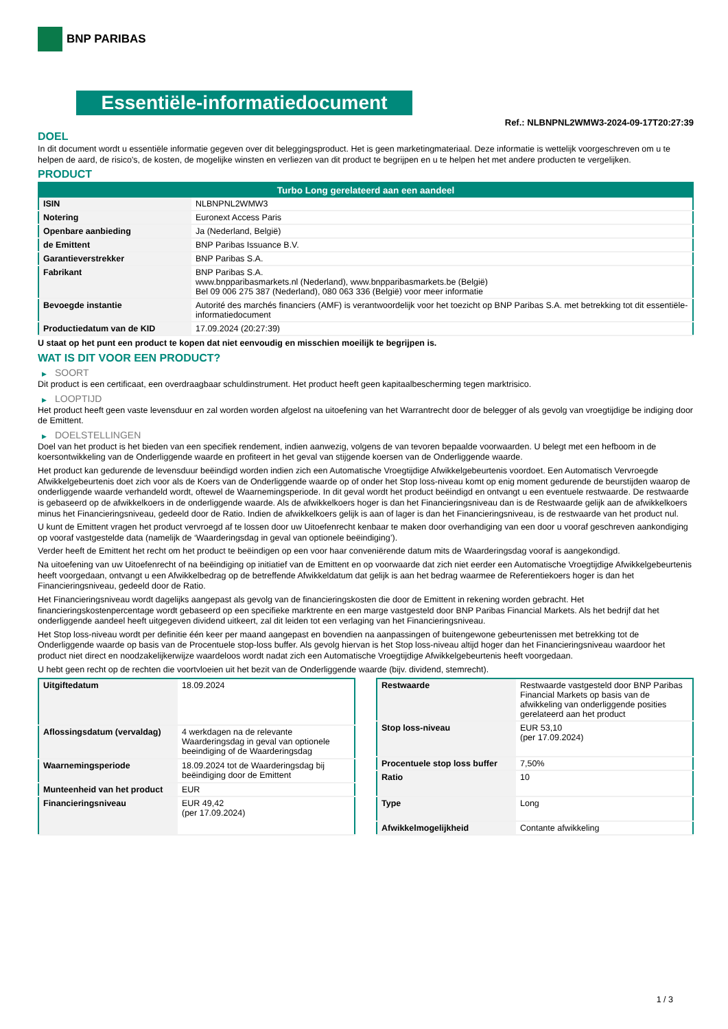BNP PARIBAS
Essentiële-informatiedocument
Ref.: NLBNPNL2WMW3-2024-09-17T20:27:39
DOEL
In dit document wordt u essentiële informatie gegeven over dit beleggingsproduct. Het is geen marketingmateriaal. Deze informatie is wettelijk voorgeschreven om u te helpen de aard, de risico's, de kosten, de mogelijke winsten en verliezen van dit product te begrijpen en u te helpen het met andere producten te vergelijken.
PRODUCT
| Turbo Long gerelateerd aan een aandeel | |
| --- | --- |
| ISIN | NLBNPNL2WMW3 |
| Notering | Euronext Access Paris |
| Openbare aanbieding | Ja (Nederland, België) |
| de Emittent | BNP Paribas Issuance B.V. |
| Garantieverstrekker | BNP Paribas S.A. |
| Fabrikant | BNP Paribas S.A. www.bnpparibasmarkets.nl (Nederland), www.bnpparibasmarkets.be (België) Bel 09 006 275 387 (Nederland), 080 063 336 (België) voor meer informatie |
| Bevoegde instantie | Autorité des marchés financiers (AMF) is verantwoordelijk voor het toezicht op BNP Paribas S.A. met betrekking tot dit essentiële-informatiedocument |
| Productiedatum van de KID | 17.09.2024 (20:27:39) |
U staat op het punt een product te kopen dat niet eenvoudig en misschien moeilijk te begrijpen is.
WAT IS DIT VOOR EEN PRODUCT?
▶ SOORT
Dit product is een certificaat, een overdraagbaar schuldinstrument. Het product heeft geen kapitaalbescherming tegen marktrisico.
▶ LOOPTIJD
Het product heeft geen vaste levensduur en zal worden worden afgelost na uitoefening van het Warrantrecht door de belegger of als gevolg van vroegtijdige be indiging door de Emittent.
▶ DOELSTELLINGEN
Doel van het product is het bieden van een specifiek rendement, indien aanwezig, volgens de van tevoren bepaalde voorwaarden. U belegt met een hefboom in de koersontwikkeling van de Onderliggende waarde en profiteert in het geval van stijgende koersen van de Onderliggende waarde.
Het product kan gedurende de levensduur beëindigd worden indien zich een Automatische Vroegtijdige Afwikkelgebeurtenis voordoet. Een Automatisch Vervroegde Afwikkelgebeurtenis doet zich voor als de Koers van de Onderliggende waarde op of onder het Stop loss-niveau komt op enig moment gedurende de beurstijden waarop de onderliggende waarde verhandeld wordt, oftewel de Waarnemingsperiode. In dit geval wordt het product beëindigd en ontvangt u een eventuele restwaarde. De restwaarde is gebaseerd op de afwikkelkoers in de onderliggende waarde. Als de afwikkelkoers hoger is dan het Financieringsniveau dan is de Restwaarde gelijk aan de afwikkelkoers minus het Financieringsniveau, gedeeld door de Ratio. Indien de afwikkelkoers gelijk is aan of lager is dan het Financieringsniveau, is de restwaarde van het product nul.
U kunt de Emittent vragen het product vervroegd af te lossen door uw Uitoefenrecht kenbaar te maken door overhandiging van een door u vooraf geschreven aankondiging op vooraf vastgestelde data (namelijk de ‘Waarderingsdag in geval van optionele beëindiging’).
Verder heeft de Emittent het recht om het product te beëindigen op een voor haar conveniërende datum mits de Waarderingsdag vooraf is aangekondigd.
Na uitoefening van uw Uitoefenrecht of na beëindiging op initiatief van de Emittent en op voorwaarde dat zich niet eerder een Automatische Vroegtijdige Afwikkelgebeurtenis heeft voorgedaan, ontvangt u een Afwikkelbedrag op de betreffende Afwikkeldatum dat gelijk is aan het bedrag waarmee de Referentiekoers hoger is dan het Financieringsniveau, gedeeld door de Ratio.
Het Financieringsniveau wordt dagelijks aangepast als gevolg van de financieringskosten die door de Emittent in rekening worden gebracht. Het financieringskostenpercentage wordt gebaseerd op een specifieke marktrente en een marge vastgesteld door BNP Paribas Financial Markets. Als het bedrijf dat het onderliggende aandeel heeft uitgegeven dividend uitkeert, zal dit leiden tot een verlaging van het Financieringsniveau.
Het Stop loss-niveau wordt per definitie één keer per maand aangepast en bovendien na aanpassingen of buitengewone gebeurtenissen met betrekking tot de Onderliggende waarde op basis van de Procentuele stop-loss buffer. Als gevolg hiervan is het Stop loss-niveau altijd hoger dan het Financieringsniveau waardoor het product niet direct en noodzakelijkerwijze waardeloos wordt nadat zich een Automatische Vroegtijdige Afwikkelgebeurtenis heeft voorgedaan.
U hebt geen recht op de rechten die voortvloeien uit het bezit van de Onderliggende waarde (bijv. dividend, stemrecht).
| Uitgiftedatum | 18.09.2024 |
| Aflossingsdatum (vervaldag) | 4 werkdagen na de relevante Waarderingsdag in geval van optionele beeindiging of de Waarderingsdag |
| Waarnemingsperiode | 18.09.2024 tot de Waarderingsdag bij beëindiging door de Emittent |
| Munteenheid van het product | EUR |
| Financieringsniveau | EUR 49,42 (per 17.09.2024) |
| Restwaarde | Restwaarde vastgesteld door BNP Paribas Financial Markets op basis van de afwikkeling van onderliggende posities gerelateerd aan het product |
| Stop loss-niveau | EUR 53,10 (per 17.09.2024) |
| Procentuele stop loss buffer | 7,50% |
| Ratio | 10 |
| Type | Long |
| Afwikkelmogelijkheid | Contante afwikkeling |
1 / 3